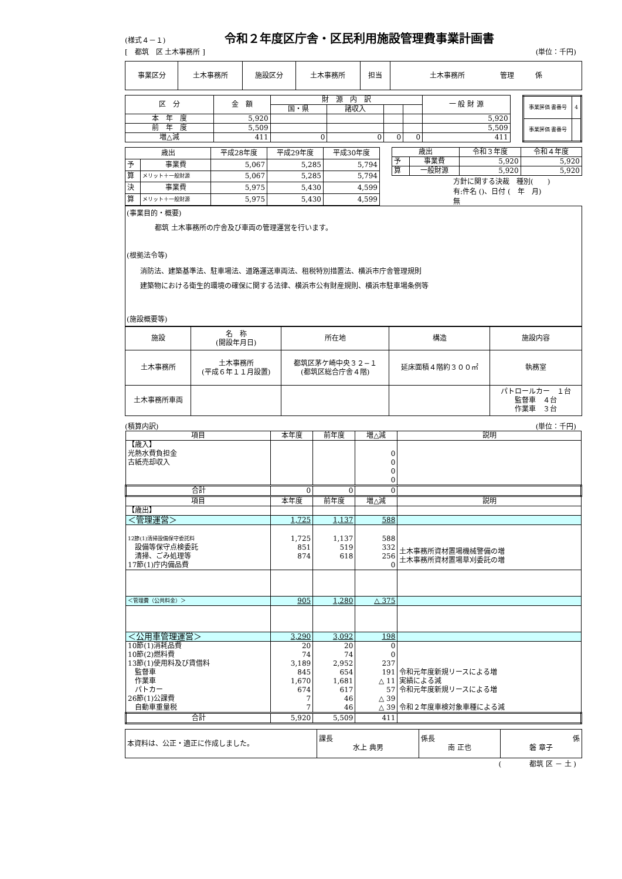(様式４－１) 令和２年度区庁舎・区民利用施設管理費事業計画書
[　都筑　区 土木事務所 ] (単位：千円)
| 事業区分 | 土木事務所 | 施設区分 | 土木事務所 | 担当 | 土木事務所 管理 係 |
| 区 分 | 金 額 | 財 源 内 訳 | | | | 一 般 財 源 |
| | | 国・県 | 諸収入 | | | |
| 本 年 度 | 5,920 | | | | | 5,920 |
| 前 年 度 | 5,509 | | | | | 5,509 |
| 増△減 | 411 | 0 | 0 | 0 | 0 | 411 |
| 事業評価 書番号 | 4 |
| 事業評価 書番号 | |
| 歳出 | | 平成28年度 | 平成29年度 | 平成30年度 |
| 予 | 事業費 | 5,067 | 5,285 | 5,794 |
| 算 | メリット＋一般財源 | 5,067 | 5,285 | 5,794 |
| 決 | 事業費 | 5,975 | 5,430 | 4,599 |
| 算 | メリット＋一般財源 | 5,975 | 5,430 | 4,599 |
| 歳出 | | 令和３年度 | 令和４年度 |
| 予 | 事業費 | 5,920 | 5,920 |
| 算 | 一般財源 | 5,920 | 5,920 |
方針に関する決裁　種別(　　)
有:件名 ()、日付 (　年　月)
無
(事業目的・概要)
都筑 土木事務所の庁舎及び車両の管理運営を行います。
(根拠法令等)
消防法、建築基準法、駐車場法、道路運送車両法、租税特別措置法、横浜市庁舎管理規則
建築物における衛生的環境の確保に関する法律、横浜市公有財産規則、横浜市駐車場条例等
(施設概要等)
| 施設 | 名 称 (開設年月日) | 所在地 | 構造 | 施設内容 |
| 土木事務所 | 土木事務所 (平成６年１１月設置) | 都筑区茅ケ崎中央３２−１ (都筑区総合庁舎４階) | 延床面積４階約３００㎡ | 執務室 |
| 土木事務所車両 | | | | パトロールカー １台 監督車 ４台 作業車 ３台 |
(積算内訳) (単位：千円)
| 項目 | 本年度 | 前年度 | 増△減 | 説明 |
| --- | --- | --- | --- | --- |
| 【歳入】 光熱水費負担金 古紙売却収入 | | | 0 0 0 0 | |
| 合計 | 0 | 0 | 0 | |
| 項目 | 本年度 | 前年度 | 増△減 | 説明 |
| 【歳出】 | | | | |
| ＜管理運営＞ | 1,725 | 1,137 | 588 | |
| 12節(1)清掃設備保守委託料 設備等保守点検委託 清掃、ごみ処理等 17節(1)庁内備品費 | 1,725 851 874 | 1,137 519 618 | 588 332 256 0 | 土木事務所資材置場機械警備の増 土木事務所資材置場草刈委託の増 |
| ＜管理費（公共料金）＞ | 905 | 1,280 | △ 375 | |
| ＜公用車管理運営＞ | 3,290 | 3,092 | 198 | |
| 10節(1)消耗品費 10節(2)燃料費 13節(1)使用料及び賃借料 監督車 作業車 パトカー 26節(1)公課費 自動車重量税 | 20 74 3,189 845 1,670 674 7 7 | 20 74 2,952 654 1,681 617 46 46 | 0 0 237 191 △ 11 57 △ 39 △ 39 | 令和元年度新規リースによる増 実績による減 令和元年度新規リースによる増 令和２年度車検対象車種による減 |
| 合計 | 5,920 | 5,509 | 411 | |
| 本資料は、公正・適正に作成しました。 | 課長 水上 典男 | 係長 南 正也 | 係 磐 章子 |
(　　　　都筑 区 － 土 )